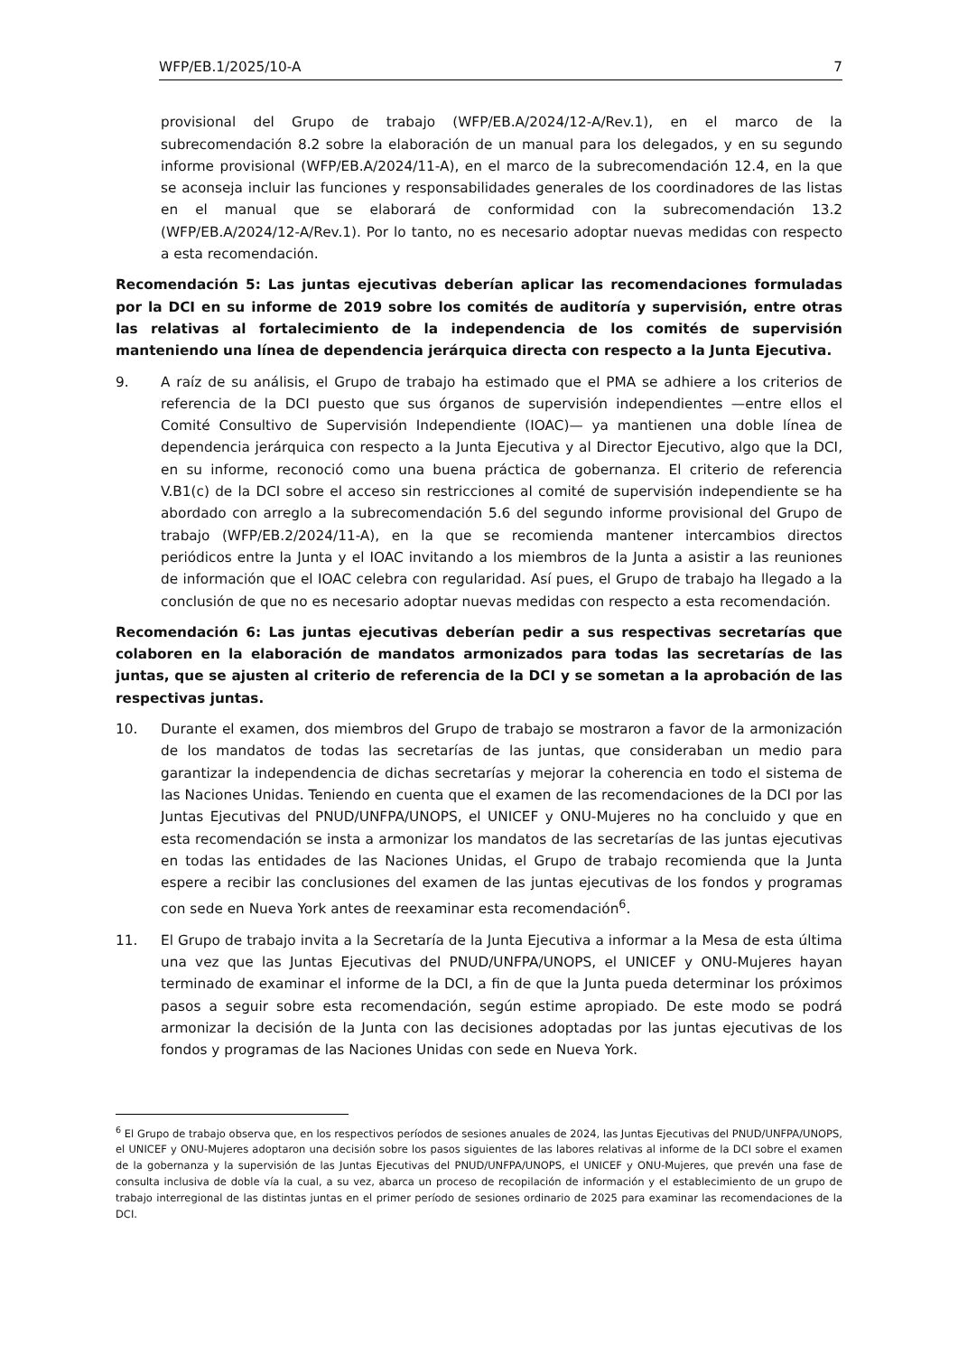WFP/EB.1/2025/10-A 7
provisional del Grupo de trabajo (WFP/EB.A/2024/12-A/Rev.1), en el marco de la subrecomendación 8.2 sobre la elaboración de un manual para los delegados, y en su segundo informe provisional (WFP/EB.A/2024/11-A), en el marco de la subrecomendación 12.4, en la que se aconseja incluir las funciones y responsabilidades generales de los coordinadores de las listas en el manual que se elaborará de conformidad con la subrecomendación 13.2 (WFP/EB.A/2024/12-A/Rev.1). Por lo tanto, no es necesario adoptar nuevas medidas con respecto a esta recomendación.
Recomendación 5: Las juntas ejecutivas deberían aplicar las recomendaciones formuladas por la DCI en su informe de 2019 sobre los comités de auditoría y supervisión, entre otras las relativas al fortalecimiento de la independencia de los comités de supervisión manteniendo una línea de dependencia jerárquica directa con respecto a la Junta Ejecutiva.
9. A raíz de su análisis, el Grupo de trabajo ha estimado que el PMA se adhiere a los criterios de referencia de la DCI puesto que sus órganos de supervisión independientes —entre ellos el Comité Consultivo de Supervisión Independiente (IOAC)— ya mantienen una doble línea de dependencia jerárquica con respecto a la Junta Ejecutiva y al Director Ejecutivo, algo que la DCI, en su informe, reconoció como una buena práctica de gobernanza. El criterio de referencia V.B1(c) de la DCI sobre el acceso sin restricciones al comité de supervisión independiente se ha abordado con arreglo a la subrecomendación 5.6 del segundo informe provisional del Grupo de trabajo (WFP/EB.2/2024/11-A), en la que se recomienda mantener intercambios directos periódicos entre la Junta y el IOAC invitando a los miembros de la Junta a asistir a las reuniones de información que el IOAC celebra con regularidad. Así pues, el Grupo de trabajo ha llegado a la conclusión de que no es necesario adoptar nuevas medidas con respecto a esta recomendación.
Recomendación 6: Las juntas ejecutivas deberían pedir a sus respectivas secretarías que colaboren en la elaboración de mandatos armonizados para todas las secretarías de las juntas, que se ajusten al criterio de referencia de la DCI y se sometan a la aprobación de las respectivas juntas.
10. Durante el examen, dos miembros del Grupo de trabajo se mostraron a favor de la armonización de los mandatos de todas las secretarías de las juntas, que consideraban un medio para garantizar la independencia de dichas secretarías y mejorar la coherencia en todo el sistema de las Naciones Unidas. Teniendo en cuenta que el examen de las recomendaciones de la DCI por las Juntas Ejecutivas del PNUD/UNFPA/UNOPS, el UNICEF y ONU-Mujeres no ha concluido y que en esta recomendación se insta a armonizar los mandatos de las secretarías de las juntas ejecutivas en todas las entidades de las Naciones Unidas, el Grupo de trabajo recomienda que la Junta espere a recibir las conclusiones del examen de las juntas ejecutivas de los fondos y programas con sede en Nueva York antes de reexaminar esta recomendación<sup>6</sup>.
11. El Grupo de trabajo invita a la Secretaría de la Junta Ejecutiva a informar a la Mesa de esta última una vez que las Juntas Ejecutivas del PNUD/UNFPA/UNOPS, el UNICEF y ONU-Mujeres hayan terminado de examinar el informe de la DCI, a fin de que la Junta pueda determinar los próximos pasos a seguir sobre esta recomendación, según estime apropiado. De este modo se podrá armonizar la decisión de la Junta con las decisiones adoptadas por las juntas ejecutivas de los fondos y programas de las Naciones Unidas con sede en Nueva York.
<sup>6</sup> El Grupo de trabajo observa que, en los respectivos períodos de sesiones anuales de 2024, las Juntas Ejecutivas del PNUD/UNFPA/UNOPS, el UNICEF y ONU-Mujeres adoptaron una decisión sobre los pasos siguientes de las labores relativas al informe de la DCI sobre el examen de la gobernanza y la supervisión de las Juntas Ejecutivas del PNUD/UNFPA/UNOPS, el UNICEF y ONU-Mujeres, que prevén una fase de consulta inclusiva de doble vía la cual, a su vez, abarca un proceso de recopilación de información y el establecimiento de un grupo de trabajo interregional de las distintas juntas en el primer período de sesiones ordinario de 2025 para examinar las recomendaciones de la DCI.